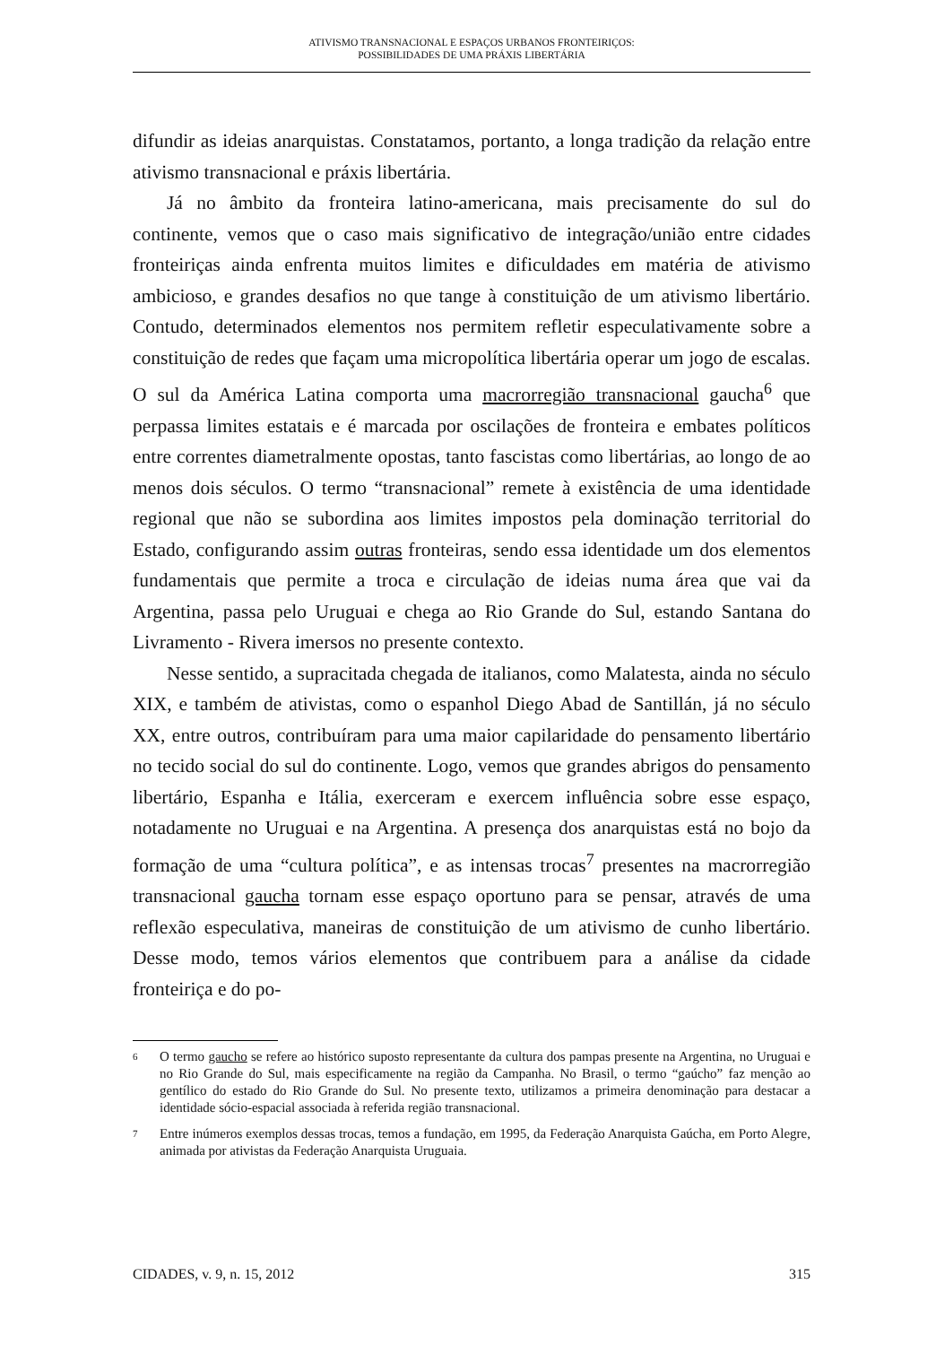ATIVISMO TRANSNACIONAL E ESPAÇOS URBANOS FRONTEIRIÇOS:
POSSIBILIDADES DE UMA PRÁXIS LIBERTÁRIA
difundir as ideias anarquistas. Constatamos, portanto, a longa tradição da relação entre ativismo transnacional e práxis libertária.
Já no âmbito da fronteira latino-americana, mais precisamente do sul do continente, vemos que o caso mais significativo de integração/união entre cidades fronteiriças ainda enfrenta muitos limites e dificuldades em matéria de ativismo ambicioso, e grandes desafios no que tange à constituição de um ativismo libertário. Contudo, determinados elementos nos permitem refletir especulativamente sobre a constituição de redes que façam uma micropolítica libertária operar um jogo de escalas. O sul da América Latina comporta uma macrorregião transnacional gaucha<sup>6</sup> que perpassa limites estatais e é marcada por oscilações de fronteira e embates políticos entre correntes diametralmente opostas, tanto fascistas como libertárias, ao longo de ao menos dois séculos. O termo “transnacional” remete à existência de uma identidade regional que não se subordina aos limites impostos pela dominação territorial do Estado, configurando assim outras fronteiras, sendo essa identidade um dos elementos fundamentais que permite a troca e circulação de ideias numa área que vai da Argentina, passa pelo Uruguai e chega ao Rio Grande do Sul, estando Santana do Livramento - Rivera imersos no presente contexto.
Nesse sentido, a supracitada chegada de italianos, como Malatesta, ainda no século XIX, e também de ativistas, como o espanhol Diego Abad de Santillán, já no século XX, entre outros, contribuíram para uma maior capilaridade do pensamento libertário no tecido social do sul do continente. Logo, vemos que grandes abrigos do pensamento libertário, Espanha e Itália, exerceram e exercem influência sobre esse espaço, notadamente no Uruguai e na Argentina. A presença dos anarquistas está no bojo da formação de uma “cultura política”, e as intensas trocas<sup>7</sup> presentes na macrorregião transnacional gaucha tornam esse espaço oportuno para se pensar, através de uma reflexão especulativa, maneiras de constituição de um ativismo de cunho libertário. Desse modo, temos vários elementos que contribuem para a análise da cidade fronteiriça e do po-
6 O termo gaucho se refere ao histórico suposto representante da cultura dos pampas presente na Argentina, no Uruguai e no Rio Grande do Sul, mais especificamente na região da Campanha. No Brasil, o termo “gaúcho” faz menção ao gentílico do estado do Rio Grande do Sul. No presente texto, utilizamos a primeira denominação para destacar a identidade sócio-espacial associada à referida região transnacional.
7 Entre inúmeros exemplos dessas trocas, temos a fundação, em 1995, da Federação Anarquista Gaúcha, em Porto Alegre, animada por ativistas da Federação Anarquista Uruguaia.
CIDADES, v. 9, n. 15, 2012 315